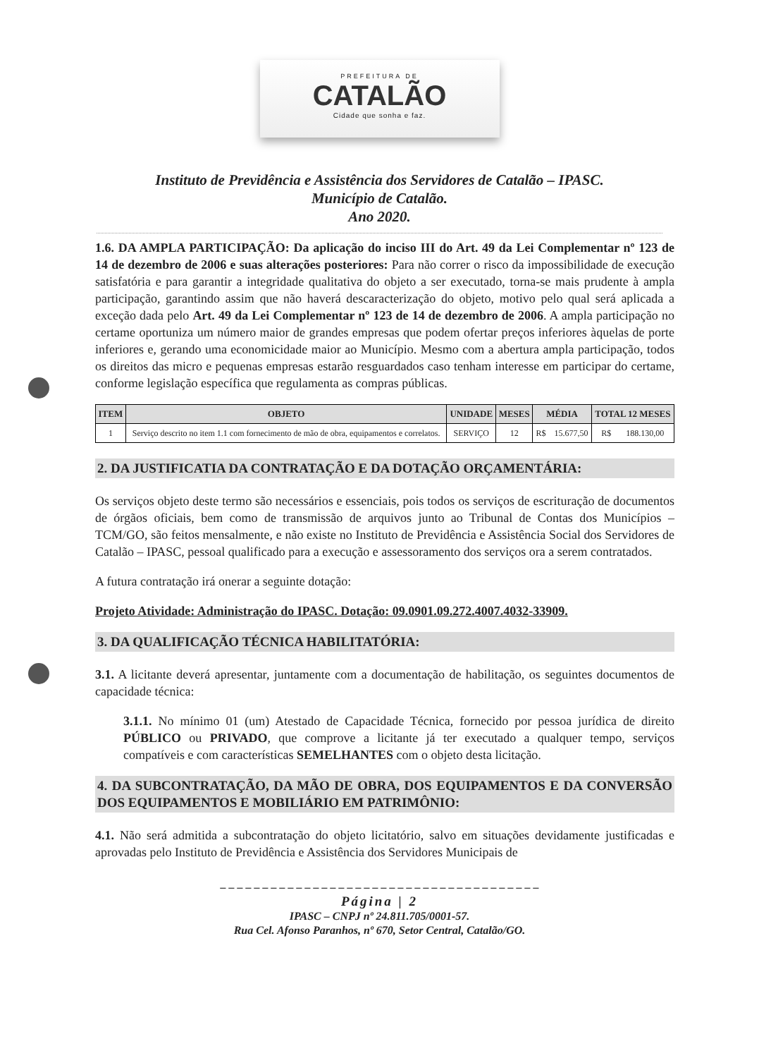PREFEITURA DE
CATALÃO
Cidade que sonha e faz.
Instituto de Previdência e Assistência dos Servidores de Catalão – IPASC.
Município de Catalão.
Ano 2020.
1.6. DA AMPLA PARTICIPAÇÃO: Da aplicação do inciso III do Art. 49 da Lei Complementar nº 123 de 14 de dezembro de 2006 e suas alterações posteriores: Para não correr o risco da impossibilidade de execução satisfatória e para garantir a integridade qualitativa do objeto a ser executado, torna-se mais prudente à ampla participação, garantindo assim que não haverá descaracterização do objeto, motivo pelo qual será aplicada a exceção dada pelo Art. 49 da Lei Complementar nº 123 de 14 de dezembro de 2006. A ampla participação no certame oportuniza um número maior de grandes empresas que podem ofertar preços inferiores àquelas de porte inferiores e, gerando uma economicidade maior ao Município. Mesmo com a abertura ampla participação, todos os direitos das micro e pequenas empresas estarão resguardados caso tenham interesse em participar do certame, conforme legislação específica que regulamenta as compras públicas.
| ITEM | OBJETO | UNIDADE | MESES | MÉDIA | TOTAL 12 MESES |
| --- | --- | --- | --- | --- | --- |
| 1 | Serviço descrito no item 1.1 com fornecimento de mão de obra, equipamentos e correlatos. | SERVIÇO | 12 | R$ 15.677,50 | R$ 188.130,00 |
2. DA JUSTIFICATIA DA CONTRATAÇÃO E DA DOTAÇÃO ORÇAMENTÁRIA:
Os serviços objeto deste termo são necessários e essenciais, pois todos os serviços de escrituração de documentos de órgãos oficiais, bem como de transmissão de arquivos junto ao Tribunal de Contas dos Municípios – TCM/GO, são feitos mensalmente, e não existe no Instituto de Previdência e Assistência Social dos Servidores de Catalão – IPASC, pessoal qualificado para a execução e assessoramento dos serviços ora a serem contratados.
A futura contratação irá onerar a seguinte dotação:
Projeto Atividade: Administração do IPASC. Dotação: 09.0901.09.272.4007.4032-33909.
3. DA QUALIFICAÇÃO TÉCNICA HABILITATÓRIA:
3.1. A licitante deverá apresentar, juntamente com a documentação de habilitação, os seguintes documentos de capacidade técnica:
3.1.1. No mínimo 01 (um) Atestado de Capacidade Técnica, fornecido por pessoa jurídica de direito PÚBLICO ou PRIVADO, que comprove a licitante já ter executado a qualquer tempo, serviços compatíveis e com características SEMELHANTES com o objeto desta licitação.
4. DA SUBCONTRATAÇÃO, DA MÃO DE OBRA, DOS EQUIPAMENTOS E DA CONVERSÃO DOS EQUIPAMENTOS E MOBILIÁRIO EM PATRIMÔNIO:
4.1. Não será admitida a subcontratação do objeto licitatório, salvo em situações devidamente justificadas e aprovadas pelo Instituto de Previdência e Assistência dos Servidores Municipais de
– – – – – – – – – – – – – – – – – – – – – – – – – – – – – – – – – – – – – –
Página | 2
IPASC – CNPJ nº 24.811.705/0001-57.
Rua Cel. Afonso Paranhos, nº 670, Setor Central, Catalão/GO.